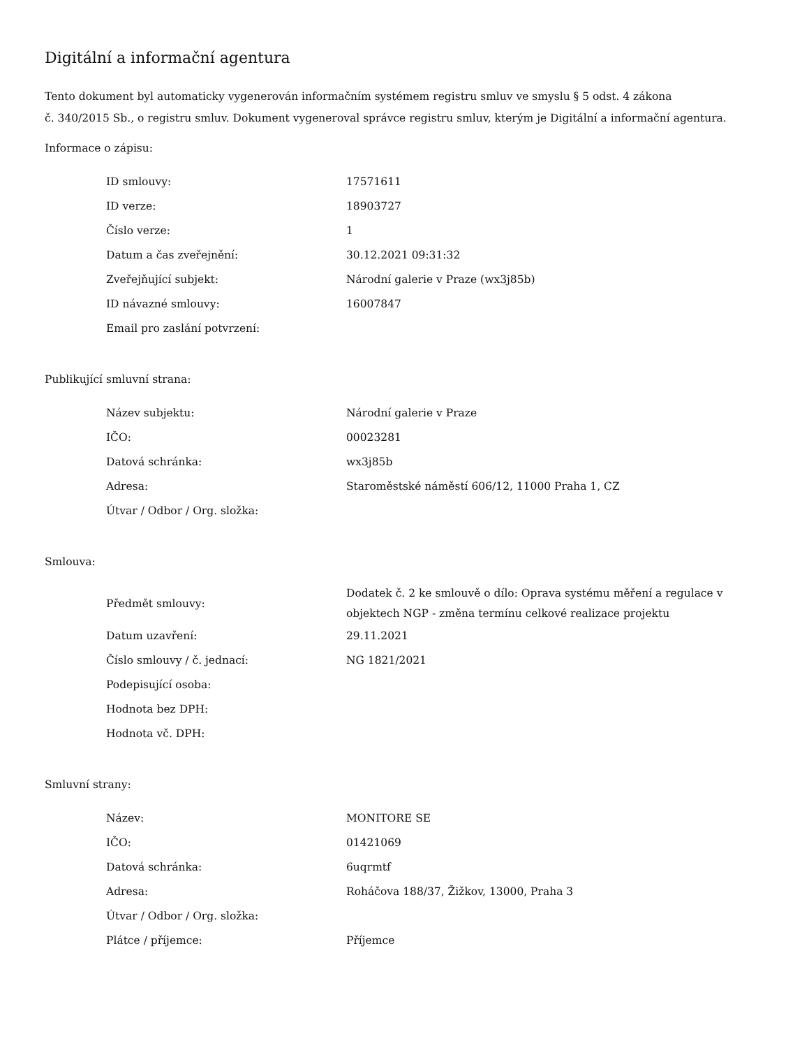Digitální a informační agentura
Tento dokument byl automaticky vygenerován informačním systémem registru smluv ve smyslu § 5 odst. 4 zákona
č. 340/2015 Sb., o registru smluv. Dokument vygeneroval správce registru smluv, kterým je Digitální a informační agentura.
Informace o zápisu:
| ID smlouvy: | 17571611 |
| ID verze: | 18903727 |
| Číslo verze: | 1 |
| Datum a čas zveřejnění: | 30.12.2021 09:31:32 |
| Zveřejňující subjekt: | Národní galerie v Praze (wx3j85b) |
| ID návazné smlouvy: | 16007847 |
| Email pro zaslání potvrzení: | |
Publikující smluvní strana:
| Název subjektu: | Národní galerie v Praze |
| IČO: | 00023281 |
| Datová schránka: | wx3j85b |
| Adresa: | Staroměstské náměstí 606/12, 11000 Praha 1, CZ |
| Útvar / Odbor / Org. složka: | |
Smlouva:
| Předmět smlouvy: | Dodatek č. 2 ke smlouvě o dílo: Oprava systému měření a regulace v objektech NGP - změna termínu celkové realizace projektu |
| Datum uzavření: | 29.11.2021 |
| Číslo smlouvy / č. jednací: | NG 1821/2021 |
| Podepisující osoba: | |
| Hodnota bez DPH: | |
| Hodnota vč. DPH: | |
Smluvní strany:
| Název: | MONITORE SE |
| IČO: | 01421069 |
| Datová schránka: | 6uqrmtf |
| Adresa: | Roháčova 188/37, Žižkov, 13000, Praha 3 |
| Útvar / Odbor / Org. složka: | |
| Plátce / příjemce: | Příjemce |